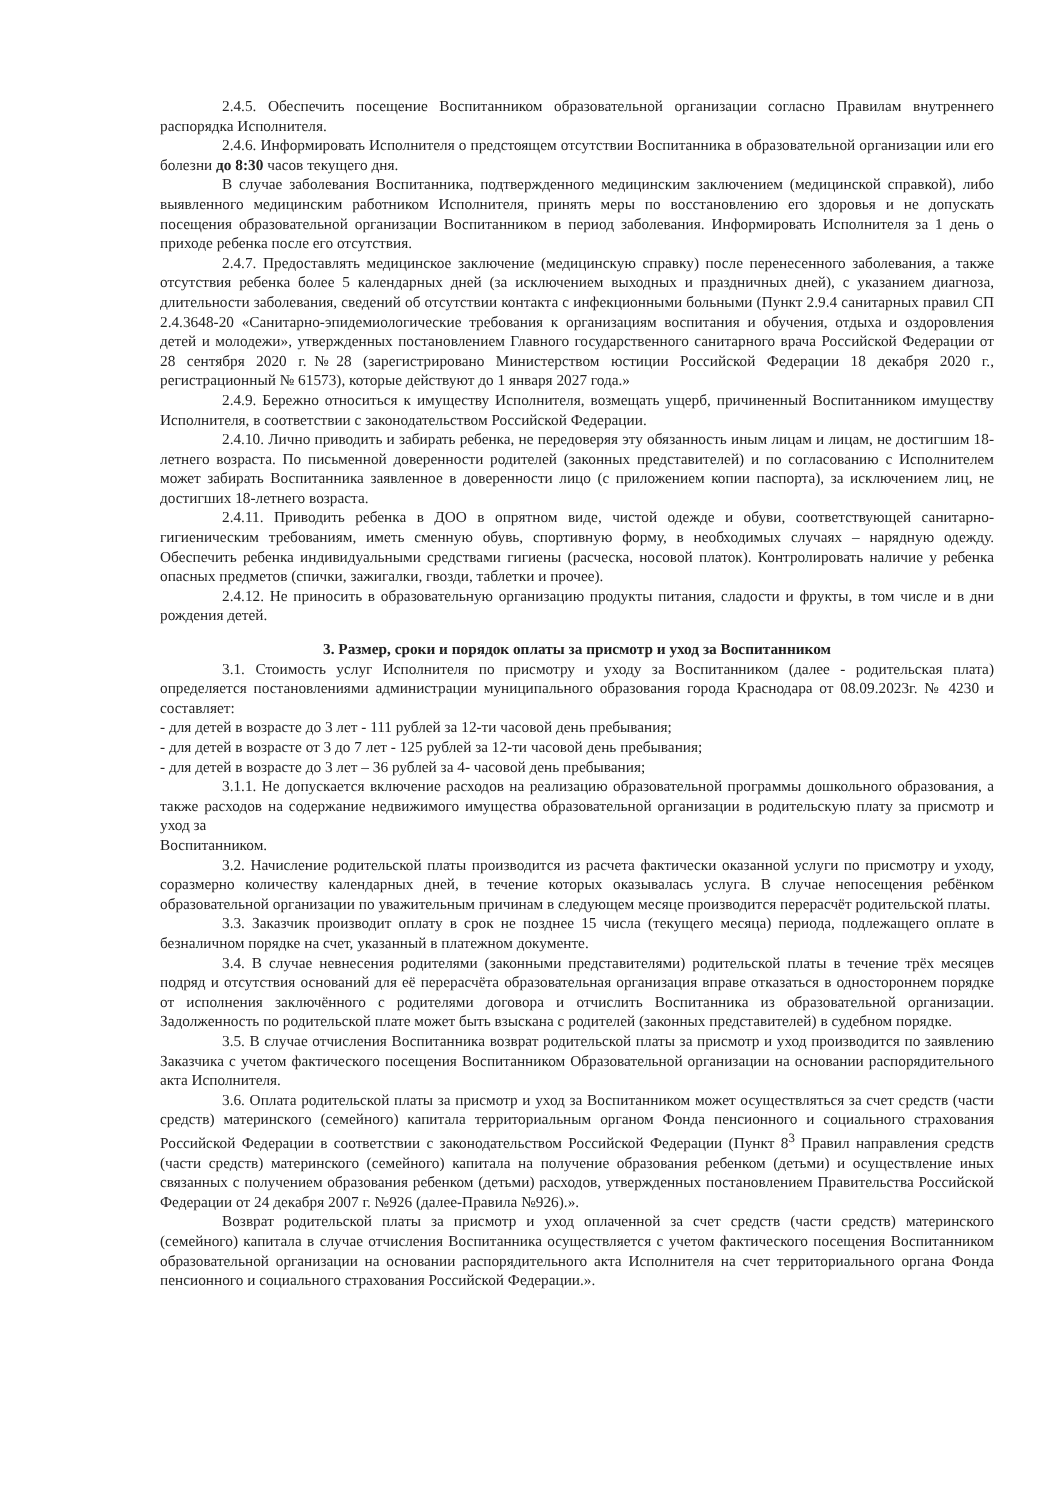2.4.5. Обеспечить посещение Воспитанником образовательной организации согласно Правилам внутреннего распорядка Исполнителя.
2.4.6. Информировать Исполнителя о предстоящем отсутствии Воспитанника в образовательной организации или его болезни до 8:30 часов текущего дня.
В случае заболевания Воспитанника, подтвержденного медицинским заключением (медицинской справкой), либо выявленного медицинским работником Исполнителя, принять меры по восстановлению его здоровья и не допускать посещения образовательной организации Воспитанником в период заболевания. Информировать Исполнителя за 1 день о приходе ребенка после его отсутствия.
2.4.7. Предоставлять медицинское заключение (медицинскую справку) после перенесенного заболевания, а также отсутствия ребенка более 5 календарных дней (за исключением выходных и праздничных дней), с указанием диагноза, длительности заболевания, сведений об отсутствии контакта с инфекционными больными (Пункт 2.9.4 санитарных правил СП 2.4.3648-20 «Санитарно-эпидемиологические требования к организациям воспитания и обучения, отдыха и оздоровления детей и молодежи», утвержденных постановлением Главного государственного санитарного врача Российской Федерации от 28 сентября 2020 г.№28 (зарегистрировано Министерством юстиции Российской Федерации 18 декабря 2020 г., регистрационный № 61573), которые действуют до 1 января 2027 года.»
2.4.9. Бережно относиться к имуществу Исполнителя, возмещать ущерб, причиненный Воспитанником имуществу Исполнителя, в соответствии с законодательством Российской Федерации.
2.4.10. Лично приводить и забирать ребенка, не передоверяя эту обязанность иным лицам и лицам, не достигшим 18-летнего возраста. По письменной доверенности родителей (законных представителей) и по согласованию с Исполнителем может забирать Воспитанника заявленное в доверенности лицо (с приложением копии паспорта), за исключением лиц, не достигших 18-летнего возраста.
2.4.11. Приводить ребенка в ДОО в опрятном виде, чистой одежде и обуви, соответствующей санитарно-гигиеническим требованиям, иметь сменную обувь, спортивную форму, в необходимых случаях – нарядную одежду. Обеспечить ребенка индивидуальными средствами гигиены (расческа, носовой платок). Контролировать наличие у ребенка опасных предметов (спички, зажигалки, гвозди, таблетки и прочее).
2.4.12. Не приносить в образовательную организацию продукты питания, сладости и фрукты, в том числе и в дни рождения детей.
3. Размер, сроки и порядок оплаты за присмотр и уход за Воспитанником
3.1. Стоимость услуг Исполнителя по присмотру и уходу за Воспитанником (далее - родительская плата) определяется постановлениями администрации муниципального образования города Краснодара от 08.09.2023г. № 4230 и составляет:
- для детей в возрасте до 3 лет - 111 рублей за 12-ти часовой день пребывания;
- для детей в возрасте от 3 до 7 лет - 125 рублей за 12-ти часовой день пребывания;
- для детей в возрасте до 3 лет – 36 рублей за 4- часовой день пребывания;
3.1.1. Не допускается включение расходов на реализацию образовательной программы дошкольного образования, а также расходов на содержание недвижимого имущества образовательной организации в родительскую плату за присмотр и уход за
Воспитанником.
3.2. Начисление родительской платы производится из расчета фактически оказанной услуги по присмотру и уходу, соразмерно количеству календарных дней, в течение которых оказывалась услуга. В случае непосещения ребёнком образовательной организации по уважительным причинам в следующем месяце производится перерасчёт родительской платы.
3.3. Заказчик производит оплату в срок не позднее 15 числа (текущего месяца) периода, подлежащего оплате в безналичном порядке на счет, указанный в платежном документе.
3.4. В случае невнесения родителями (законными представителями) родительской платы в течение трёх месяцев подряд и отсутствия оснований для её перерасчёта образовательная организация вправе отказаться в одностороннем порядке от исполнения заключённого с родителями договора и отчислить Воспитанника из образовательной организации. Задолженность по родительской плате может быть взыскана с родителей (законных представителей) в судебном порядке.
3.5. В случае отчисления Воспитанника возврат родительской платы за присмотр и уход производится по заявлению Заказчика с учетом фактического посещения Воспитанником Образовательной организации на основании распорядительного акта Исполнителя.
3.6. Оплата родительской платы за присмотр и уход за Воспитанником может осуществляться за счет средств (части средств) материнского (семейного) капитала территориальным органом Фонда пенсионного и социального страхования Российской Федерации в соответствии с законодательством Российской Федерации (Пункт 8<sup>3</sup> Правил направления средств (части средств) материнского (семейного) капитала на получение образования ребенком (детьми) и осуществление иных связанных с получением образования ребенком (детьми) расходов, утвержденных постановлением Правительства Российской Федерации от 24 декабря 2007 г. №926 (далее-Правила №926).».
Возврат родительской платы за присмотр и уход оплаченной за счет средств (части средств) материнского (семейного) капитала в случае отчисления Воспитанника осуществляется с учетом фактического посещения Воспитанником образовательной организации на основании распорядительного акта Исполнителя на счет территориального органа Фонда пенсионного и социального страхования Российской Федерации.».